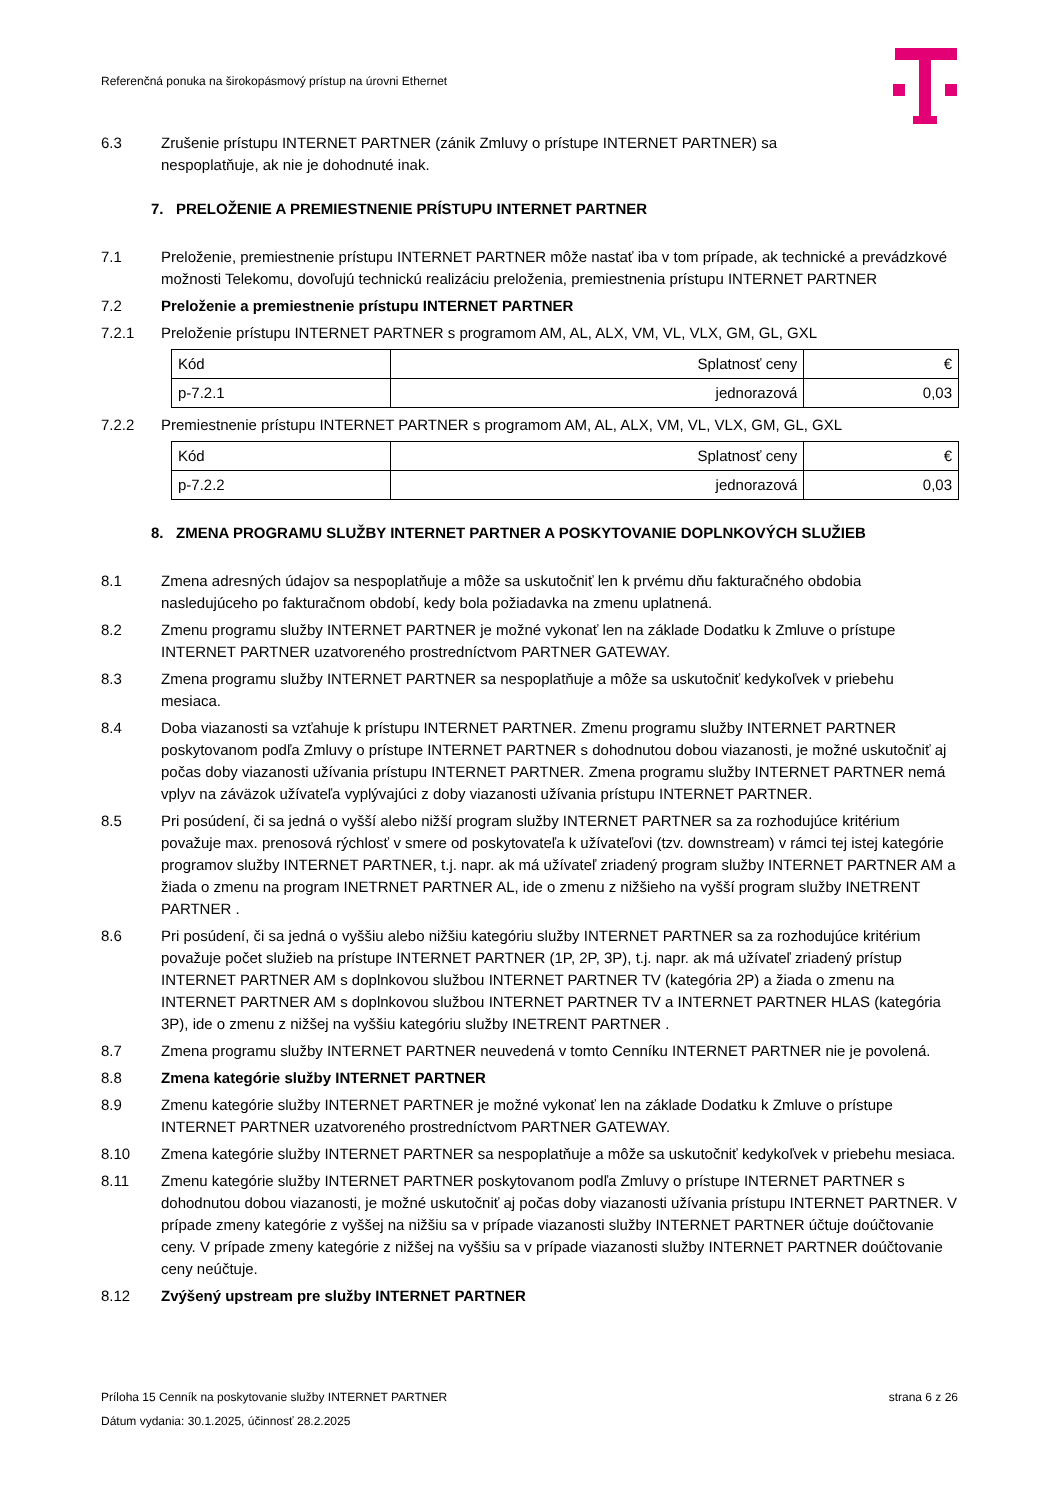Referenčná ponuka na širokopásmový prístup na úrovni Ethernet
6.3 Zrušenie prístupu INTERNET PARTNER (zánik Zmluvy o prístupe INTERNET PARTNER) sa
nespoplatňuje, ak nie je dohodnuté inak.
7. PRELOŽENIE A PREMIESTNENIE PRÍSTUPU INTERNET PARTNER
7.1 Preloženie, premiestnenie prístupu INTERNET PARTNER môže nastať iba v tom prípade, ak technické a prevádzkové možnosti Telekomu, dovoľujú technickú realizáciu preloženia, premiestnenia prístupu INTERNET PARTNER
7.2 Preloženie a premiestnenie prístupu INTERNET PARTNER
7.2.1 Preloženie prístupu INTERNET PARTNER s programom AM, AL, ALX, VM, VL, VLX, GM, GL, GXL
| Kód | Splatnosť ceny | € |
| p-7.2.1 | jednorazová | 0,03 |
7.2.2 Premiestnenie prístupu INTERNET PARTNER s programom AM, AL, ALX, VM, VL, VLX, GM, GL, GXL
| Kód | Splatnosť ceny | € |
| p-7.2.2 | jednorazová | 0,03 |
8. ZMENA PROGRAMU SLUŽBY INTERNET PARTNER A POSKYTOVANIE DOPLNKOVÝCH SLUŽIEB
8.1 Zmena adresných údajov sa nespoplatňuje a môže sa uskutočniť len k prvému dňu fakturačného obdobia nasledujúceho po fakturačnom období, kedy bola požiadavka na zmenu uplatnená.
8.2 Zmenu programu služby INTERNET PARTNER je možné vykonať len na základe Dodatku k Zmluve o prístupe INTERNET PARTNER uzatvoreného prostredníctvom PARTNER GATEWAY.
8.3 Zmena programu služby INTERNET PARTNER sa nespoplatňuje a môže sa uskutočniť kedykoľvek v priebehu mesiaca.
8.4 Doba viazanosti sa vzťahuje k prístupu INTERNET PARTNER. Zmenu programu služby INTERNET PARTNER poskytovanom podľa Zmluvy o prístupe INTERNET PARTNER s dohodnutou dobou viazanosti, je možné uskutočniť aj počas doby viazanosti užívania prístupu INTERNET PARTNER. Zmena programu služby INTERNET PARTNER nemá vplyv na záväzok užívateľa vyplývajúci z doby viazanosti užívania prístupu INTERNET PARTNER.
8.5 Pri posúdení, či sa jedná o vyšší alebo nižší program služby INTERNET PARTNER sa za rozhodujúce kritérium považuje max. prenosová rýchlosť v smere od poskytovateľa k užívateľovi (tzv. downstream) v rámci tej istej kategórie programov služby INTERNET PARTNER, t.j. napr. ak má užívateľ zriadený program služby INTERNET PARTNER AM a žiada o zmenu na program INETRNET PARTNER AL, ide o zmenu z nižšieho na vyšší program služby INETRENT PARTNER .
8.6 Pri posúdení, či sa jedná o vyššiu alebo nižšiu kategóriu služby INTERNET PARTNER sa za rozhodujúce kritérium považuje počet služieb na prístupe INTERNET PARTNER (1P, 2P, 3P), t.j. napr. ak má užívateľ zriadený prístup INTERNET PARTNER AM s doplnkovou službou INTERNET PARTNER TV (kategória 2P) a žiada o zmenu na INTERNET PARTNER AM s doplnkovou službou INTERNET PARTNER TV a INTERNET PARTNER HLAS (kategória 3P), ide o zmenu z nižšej na vyššiu kategóriu služby INETRENT PARTNER .
8.7 Zmena programu služby INTERNET PARTNER neuvedená v tomto Cenníku INTERNET PARTNER nie je povolená.
8.8 Zmena kategórie služby INTERNET PARTNER
8.9 Zmenu kategórie služby INTERNET PARTNER je možné vykonať len na základe Dodatku k Zmluve o prístupe INTERNET PARTNER uzatvoreného prostredníctvom PARTNER GATEWAY.
8.10 Zmena kategórie služby INTERNET PARTNER sa nespoplatňuje a môže sa uskutočniť kedykoľvek v priebehu mesiaca.
8.11 Zmenu kategórie služby INTERNET PARTNER poskytovanom podľa Zmluvy o prístupe INTERNET PARTNER s dohodnutou dobou viazanosti, je možné uskutočniť aj počas doby viazanosti užívania prístupu INTERNET PARTNER. V prípade zmeny kategórie z vyššej na nižšiu sa v prípade viazanosti služby INTERNET PARTNER účtuje doúčtovanie ceny. V prípade zmeny kategórie z nižšej na vyššiu sa v prípade viazanosti služby INTERNET PARTNER doúčtovanie ceny neúčtuje.
8.12 Zvýšený upstream pre služby INTERNET PARTNER
Príloha 15 Cenník na poskytovanie služby INTERNET PARTNER strana 6 z 26
Dátum vydania: 30.1.2025, účinnosť 28.2.2025